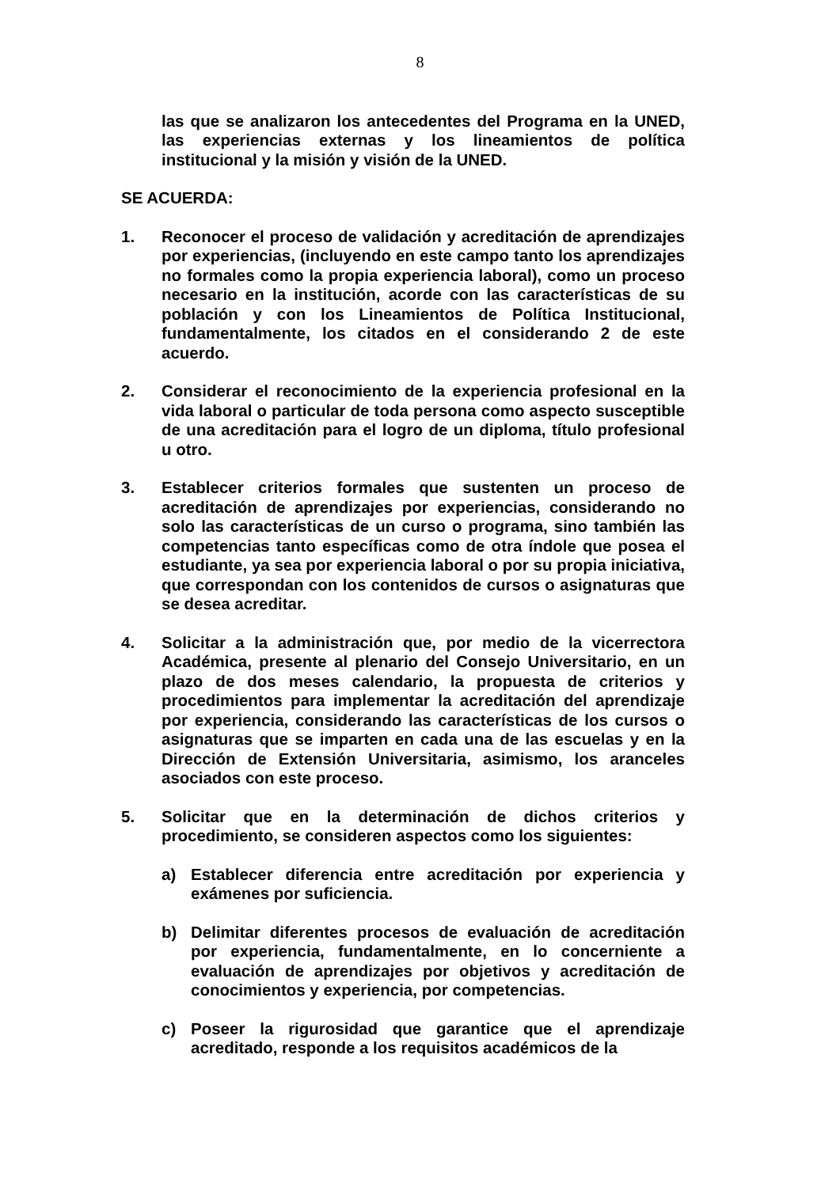8
las que se analizaron los antecedentes del Programa en la UNED, las experiencias externas y los lineamientos de política institucional y la misión y visión de la UNED.
SE ACUERDA:
1. Reconocer el proceso de validación y acreditación de aprendizajes por experiencias, (incluyendo en este campo tanto los aprendizajes no formales como la propia experiencia laboral), como un proceso necesario en la institución, acorde con las características de su población y con los Lineamientos de Política Institucional, fundamentalmente, los citados en el considerando 2 de este acuerdo.
2. Considerar el reconocimiento de la experiencia profesional en la vida laboral o particular de toda persona como aspecto susceptible de una acreditación para el logro de un diploma, título profesional u otro.
3. Establecer criterios formales que sustenten un proceso de acreditación de aprendizajes por experiencias, considerando no solo las características de un curso o programa, sino también las competencias tanto específicas como de otra índole que posea el estudiante, ya sea por experiencia laboral o por su propia iniciativa, que correspondan con los contenidos de cursos o asignaturas que se desea acreditar.
4. Solicitar a la administración que, por medio de la vicerrectora Académica, presente al plenario del Consejo Universitario, en un plazo de dos meses calendario, la propuesta de criterios y procedimientos para implementar la acreditación del aprendizaje por experiencia, considerando las características de los cursos o asignaturas que se imparten en cada una de las escuelas y en la Dirección de Extensión Universitaria, asimismo, los aranceles asociados con este proceso.
5. Solicitar que en la determinación de dichos criterios y procedimiento, se consideren aspectos como los siguientes:
a) Establecer diferencia entre acreditación por experiencia y exámenes por suficiencia.
b) Delimitar diferentes procesos de evaluación de acreditación por experiencia, fundamentalmente, en lo concerniente a evaluación de aprendizajes por objetivos y acreditación de conocimientos y experiencia, por competencias.
c) Poseer la rigurosidad que garantice que el aprendizaje acreditado, responde a los requisitos académicos de la